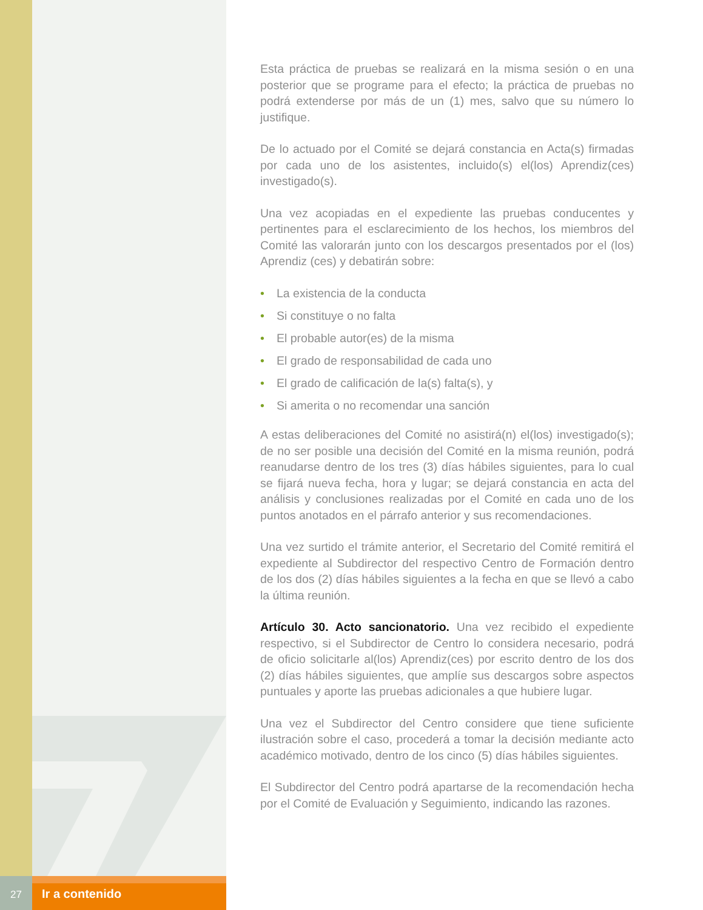27
Ir a contenido
Esta práctica de pruebas se realizará en la misma sesión o en una posterior que se programe para el efecto; la práctica de pruebas no podrá extenderse por más de un (1) mes, salvo que su número lo justifique.
De lo actuado por el Comité se dejará constancia en Acta(s) firmadas por cada uno de los asistentes, incluido(s) el(los) Aprendiz(ces) investigado(s).
Una vez acopiadas en el expediente las pruebas conducentes y pertinentes para el esclarecimiento de los hechos, los miembros del Comité las valorarán junto con los descargos presentados por el (los) Aprendiz (ces) y debatirán sobre:
• La existencia de la conducta
• Si constituye o no falta
• El probable autor(es) de la misma
• El grado de responsabilidad de cada uno
• El grado de calificación de la(s) falta(s), y
• Si amerita o no recomendar una sanción
A estas deliberaciones del Comité no asistirá(n) el(los) investigado(s); de no ser posible una decisión del Comité en la misma reunión, podrá reanudarse dentro de los tres (3) días hábiles siguientes, para lo cual se fijará nueva fecha, hora y lugar; se dejará constancia en acta del análisis y conclusiones realizadas por el Comité en cada uno de los puntos anotados en el párrafo anterior y sus recomendaciones.
Una vez surtido el trámite anterior, el Secretario del Comité remitirá el expediente al Subdirector del respectivo Centro de Formación dentro de los dos (2) días hábiles siguientes a la fecha en que se llevó a cabo la última reunión.
Artículo 30. Acto sancionatorio. Una vez recibido el expediente respectivo, si el Subdirector de Centro lo considera necesario, podrá de oficio solicitarle al(los) Aprendiz(ces) por escrito dentro de los dos (2) días hábiles siguientes, que amplíe sus descargos sobre aspectos puntuales y aporte las pruebas adicionales a que hubiere lugar.
Una vez el Subdirector del Centro considere que tiene suficiente ilustración sobre el caso, procederá a tomar la decisión mediante acto académico motivado, dentro de los cinco (5) días hábiles siguientes.
El Subdirector del Centro podrá apartarse de la recomendación hecha por el Comité de Evaluación y Seguimiento, indicando las razones.